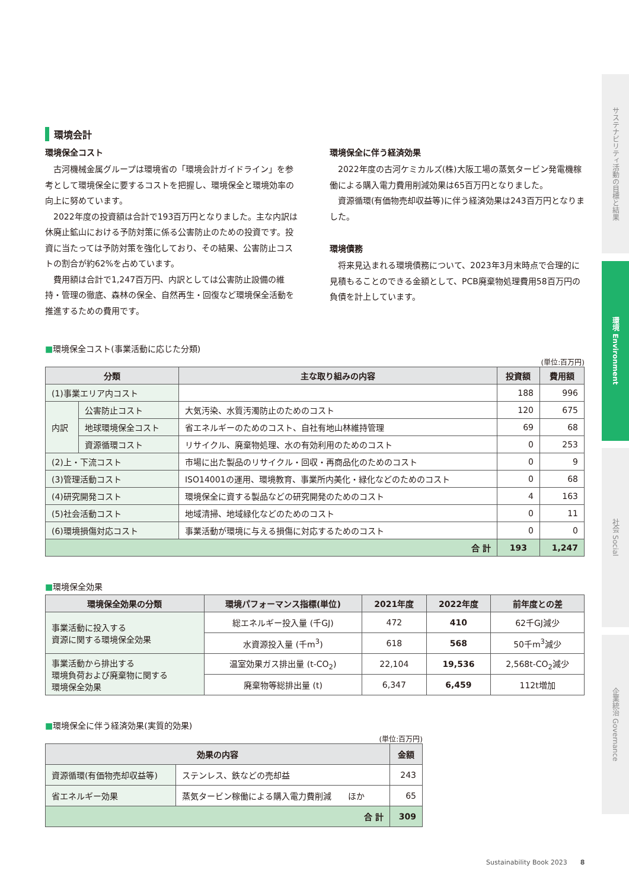サステナビリティ活動の目標と結果
環境 Environment
社会 Social
企業統治 Governance
環境会計
環境保全コスト
古河機械金属グループは環境省の「環境会計ガイドライン」を参考として環境保全に要するコストを把握し、環境保全と環境効率の向上に努めています。
2022年度の投資額は合計で193百万円となりました。主な内訳は休廃止鉱山における予防対策に係る公害防止のための投資です。投資に当たっては予防対策を強化しており、その結果、公害防止コストの割合が約62%を占めています。
費用額は合計で1,247百万円、内訳としては公害防止設備の維持・管理の徹底、森林の保全、自然再生・回復など環境保全活動を推進するための費用です。
環境保全に伴う経済効果
2022年度の古河ケミカルズ(株)大阪工場の蒸気タービン発電機稼働による購入電力費用削減効果は65百万円となりました。
資源循環(有価物売却収益等)に伴う経済効果は243百万円となりました。
環境債務
将来見込まれる環境債務について、2023年3月末時点で合理的に見積もることのできる金額として、PCB廃棄物処理費用58百万円の負債を計上しています。
■環境保全コスト(事業活動に応じた分類)
(単位:百万円)
| 分類 | | 主な取り組みの内容 | 投資額 | 費用額 |
| --- | --- | --- | --- | --- |
| (1)事業エリア内コスト | | | 188 | 996 |
| 内訳 | 公害防止コスト | 大気汚染、水質汚濁防止のためのコスト | 120 | 675 |
| | 地球環境保全コスト | 省エネルギーのためのコスト、自社有地山林維持管理 | 69 | 68 |
| | 資源循環コスト | リサイクル、廃棄物処理、水の有効利用のためのコスト | 0 | 253 |
| (2)上・下流コスト | | 市場に出た製品のリサイクル・回収・再商品化のためのコスト | 0 | 9 |
| (3)管理活動コスト | | ISO14001の運用、環境教育、事業所内美化・緑化などのためのコスト | 0 | 68 |
| (4)研究開発コスト | | 環境保全に資する製品などの研究開発のためのコスト | 4 | 163 |
| (5)社会活動コスト | | 地域清掃、地域緑化などのためのコスト | 0 | 11 |
| (6)環境損傷対応コスト | | 事業活動が環境に与える損傷に対応するためのコスト | 0 | 0 |
| 合 計 | | | 193 | 1,247 |
■環境保全効果
| 環境保全効果の分類 | 環境パフォーマンス指標(単位) | 2021年度 | 2022年度 | 前年度との差 |
| --- | --- | --- | --- | --- |
| 事業活動に投入する 資源に関する環境保全効果 | 総エネルギー投入量 (千GJ) | 472 | 410 | 62千GJ減少 |
| | 水資源投入量 (千m<sup>3</sup>) | 618 | 568 | 50千m<sup>3</sup>減少 |
| 事業活動から排出する 環境負荷および廃棄物に関する 環境保全効果 | 温室効果ガス排出量 (t-CO<sub>2</sub>) | 22,104 | 19,536 | 2,568t-CO<sub>2</sub>減少 |
| | 廃棄物等総排出量 (t) | 6,347 | 6,459 | 112t増加 |
■環境保全に伴う経済効果(実質的効果)
(単位:百万円)
| 効果の内容 | | 金額 |
| --- | --- | --- |
| 資源循環(有価物売却収益等) | ステンレス、鉄などの売却益 | 243 |
| 省エネルギー効果 | 蒸気タービン稼働による購入電力費削減 ほか | 65 |
| 合 計 | | 309 |
Sustainability Book 2023　　8